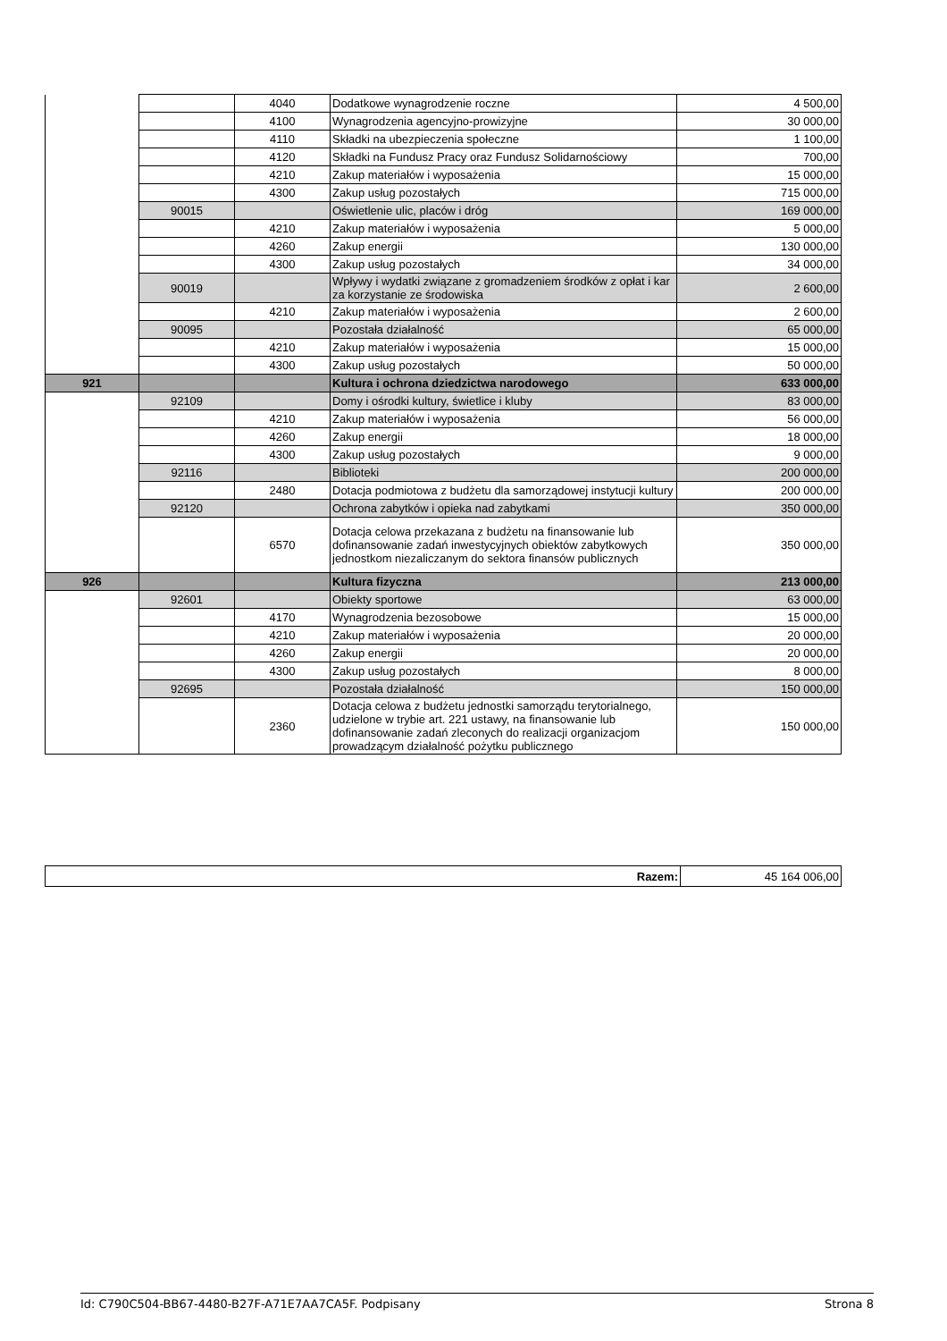| | | 4040 | Dodatkowe wynagrodzenie roczne | 4 500,00 |
| | | 4100 | Wynagrodzenia agencyjno-prowizyjne | 30 000,00 |
| | | 4110 | Składki na ubezpieczenia społeczne | 1 100,00 |
| | | 4120 | Składki na Fundusz Pracy oraz Fundusz Solidarnościowy | 700,00 |
| | | 4210 | Zakup materiałów i wyposażenia | 15 000,00 |
| | | 4300 | Zakup usług pozostałych | 715 000,00 |
| | 90015 | | Oświetlenie ulic, placów i dróg | 169 000,00 |
| | | 4210 | Zakup materiałów i wyposażenia | 5 000,00 |
| | | 4260 | Zakup energii | 130 000,00 |
| | | 4300 | Zakup usług pozostałych | 34 000,00 |
| | 90019 | | Wpływy i wydatki związane z gromadzeniem środków z opłat i kar za korzystanie ze środowiska | 2 600,00 |
| | | 4210 | Zakup materiałów i wyposażenia | 2 600,00 |
| | 90095 | | Pozostała działalność | 65 000,00 |
| | | 4210 | Zakup materiałów i wyposażenia | 15 000,00 |
| | | 4300 | Zakup usług pozostałych | 50 000,00 |
| 921 | | | Kultura i ochrona dziedzictwa narodowego | 633 000,00 |
| | 92109 | | Domy i ośrodki kultury, świetlice i kluby | 83 000,00 |
| | | 4210 | Zakup materiałów i wyposażenia | 56 000,00 |
| | | 4260 | Zakup energii | 18 000,00 |
| | | 4300 | Zakup usług pozostałych | 9 000,00 |
| | 92116 | | Biblioteki | 200 000,00 |
| | | 2480 | Dotacja podmiotowa z budżetu dla samorządowej instytucji kultury | 200 000,00 |
| | 92120 | | Ochrona zabytków i opieka nad zabytkami | 350 000,00 |
| | | 6570 | Dotacja celowa przekazana z budżetu na finansowanie lub dofinansowanie zadań inwestycyjnych obiektów zabytkowych jednostkom niezaliczanym do sektora finansów publicznych | 350 000,00 |
| 926 | | | Kultura fizyczna | 213 000,00 |
| | 92601 | | Obiekty sportowe | 63 000,00 |
| | | 4170 | Wynagrodzenia bezosobowe | 15 000,00 |
| | | 4210 | Zakup materiałów i wyposażenia | 20 000,00 |
| | | 4260 | Zakup energii | 20 000,00 |
| | | 4300 | Zakup usług pozostałych | 8 000,00 |
| | 92695 | | Pozostała działalność | 150 000,00 |
| | | 2360 | Dotacja celowa z budżetu jednostki samorządu terytorialnego, udzielone w trybie art. 221 ustawy, na finansowanie lub dofinansowanie zadań zleconych do realizacji organizacjom prowadzącym działalność pożytku publicznego | 150 000,00 |
| Razem: | 45 164 006,00 |
Id: C790C504-BB67-4480-B27F-A71E7AA7CA5F. Podpisany Strona 8